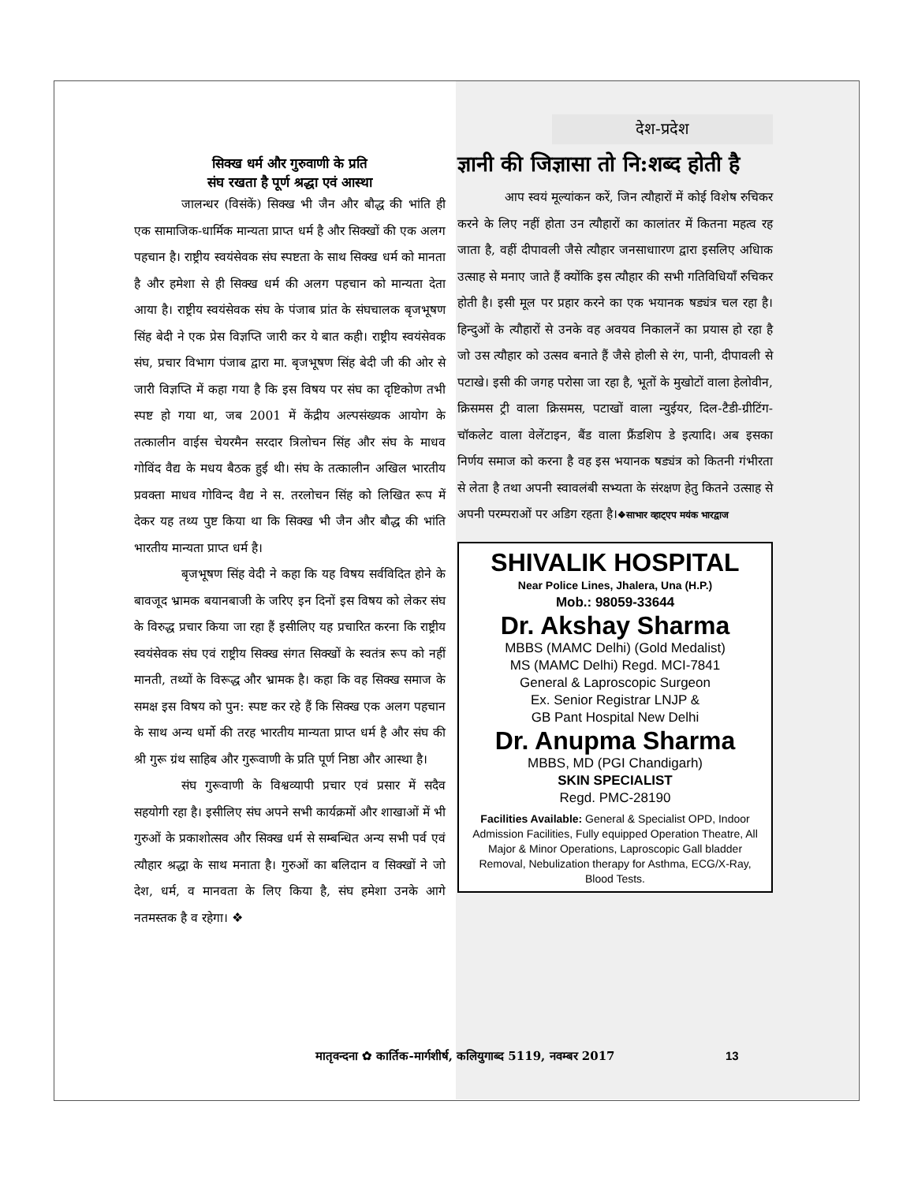सिक्ख धर्म और गुरुवाणी के प्रति
संघ रखता है पूर्ण श्रद्धा एवं आस्था
जालन्धर (विसंकें) सिक्ख भी जैन और बौद्ध की भांति ही एक सामाजिक-धार्मिक मान्यता प्राप्त धर्म है और सिक्खों की एक अलग पहचान है। राष्ट्रीय स्वयंसेवक संघ स्पष्टता के साथ सिक्ख धर्म को मानता है और हमेशा से ही सिक्ख धर्म की अलग पहचान को मान्यता देता आया है। राष्ट्रीय स्वयंसेवक संघ के पंजाब प्रांत के संघचालक बृजभूषण सिंह बेदी ने एक प्रेस विज्ञप्ति जारी कर ये बात कही। राष्ट्रीय स्वयंसेवक संघ, प्रचार विभाग पंजाब द्वारा मा. बृजभूषण सिंह बेदी जी की ओर से जारी विज्ञप्ति में कहा गया है कि इस विषय पर संघ का दृष्टिकोण तभी स्पष्ट हो गया था, जब 2001 में केंद्रीय अल्पसंख्यक आयोग के तत्कालीन वाईस चेयरमैन सरदार त्रिलोचन सिंह और संघ के माधव गोविंद वैद्य के मधय बैठक हुई थी। संघ के तत्कालीन अखिल भारतीय प्रवक्ता माधव गोविन्द वैद्य ने स. तरलोचन सिंह को लिखित रूप में देकर यह तथ्य पुष्ट किया था कि सिक्ख भी जैन और बौद्ध की भांति भारतीय मान्यता प्राप्त धर्म है।
बृजभूषण सिंह वेदी ने कहा कि यह विषय सर्वविदित होने के बावजूद भ्रामक बयानबाजी के जरिए इन दिनों इस विषय को लेकर संघ के विरुद्ध प्रचार किया जा रहा हैं इसीलिए यह प्रचारित करना कि राष्ट्रीय स्वयंसेवक संघ एवं राष्ट्रीय सिक्ख संगत सिक्खों के स्वतंत्र रूप को नहीं मानती, तथ्यों के विरूद्ध और भ्रामक है। कहा कि वह सिक्ख समाज के समक्ष इस विषय को पुन: स्पष्ट कर रहे हैं कि सिक्ख एक अलग पहचान के साथ अन्य धर्मो की तरह भारतीय मान्यता प्राप्त धर्म है और संघ की श्री गुरू ग्रंथ साहिब और गुरूवाणी के प्रति पूर्ण निष्ठा और आस्था है।
संघ गुरूवाणी के विश्वव्यापी प्रचार एवं प्रसार में सदैव सहयोगी रहा है। इसीलिए संघ अपने सभी कार्यक्रमों और शाखाओं में भी गुरुओं के प्रकाशोत्सव और सिक्ख धर्म से सम्बन्धित अन्य सभी पर्व एवं त्यौहार श्रद्धा के साथ मनाता है। गुरुओं का बलिदान व सिक्खों ने जो देश, धर्म, व मानवता के लिए किया है, संघ हमेशा उनके आगे नतमस्तक है व रहेगा। ❖
देश-प्रदेश
ज्ञानी की जिज्ञासा तो नि:शब्द होती है
आप स्वयं मूल्यांकन करें, जिन त्यौहारों में कोई विशेष रुचिकर करने के लिए नहीं होता उन त्यौहारों का कालांतर में कितना महत्व रह जाता है, वहीं दीपावली जैसे त्यौहार जनसाधाारण द्वारा इसलिए अधिाक उत्साह से मनाए जाते हैं क्योंकि इस त्यौहार की सभी गतिविधियाँ रुचिकर होती है। इसी मूल पर प्रहार करने का एक भयानक षड्यंत्र चल रहा है। हिन्दुओं के त्यौहारों से उनके वह अवयव निकालनें का प्रयास हो रहा है जो उस त्यौहार को उत्सव बनाते हैं जैसे होली से रंग, पानी, दीपावली से पटाखे। इसी की जगह परोसा जा रहा है, भूतों के मुखोटों वाला हेलोवीन, क्रिसमस ट्री वाला क्रिसमस, पटाखों वाला न्युईयर, दिल-टैडी-ग्रीटिंग-चॉकलेट वाला वेलेंटाइन, बैंड वाला फ्रैंडशिप डे इत्यादि। अब इसका निर्णय समाज को करना है वह इस भयानक षड्यंत्र को कितनी गंभीरता से लेता है तथा अपनी स्वावलंबी सभ्यता के संरक्षण हेतु कितने उत्साह से अपनी परम्पराओं पर अडिग रहता है।❖साभार व्हाट्एप मयंक भारद्वाज
SHIVALIK HOSPITAL
Near Police Lines, Jhalera, Una (H.P.)
Mob.: 98059-33644
Dr. Akshay Sharma
MBBS (MAMC Delhi) (Gold Medalist)
MS (MAMC Delhi) Regd. MCI-7841
General & Laproscopic Surgeon
Ex. Senior Registrar LNJP &
GB Pant Hospital New Delhi
Dr. Anupma Sharma
MBBS, MD (PGI Chandigarh)
SKIN SPECIALIST
Regd. PMC-28190
Facilities Available: General & Specialist OPD, Indoor Admission Facilities, Fully equipped Operation Theatre, All Major & Minor Operations, Laproscopic Gall bladder Removal, Nebulization therapy for Asthma, ECG/X-Ray, Blood Tests.
मातृवन्दना ✿ कार्तिक-मार्गशीर्ष, कलियुगाब्द 5119, नवम्बर 2017
13